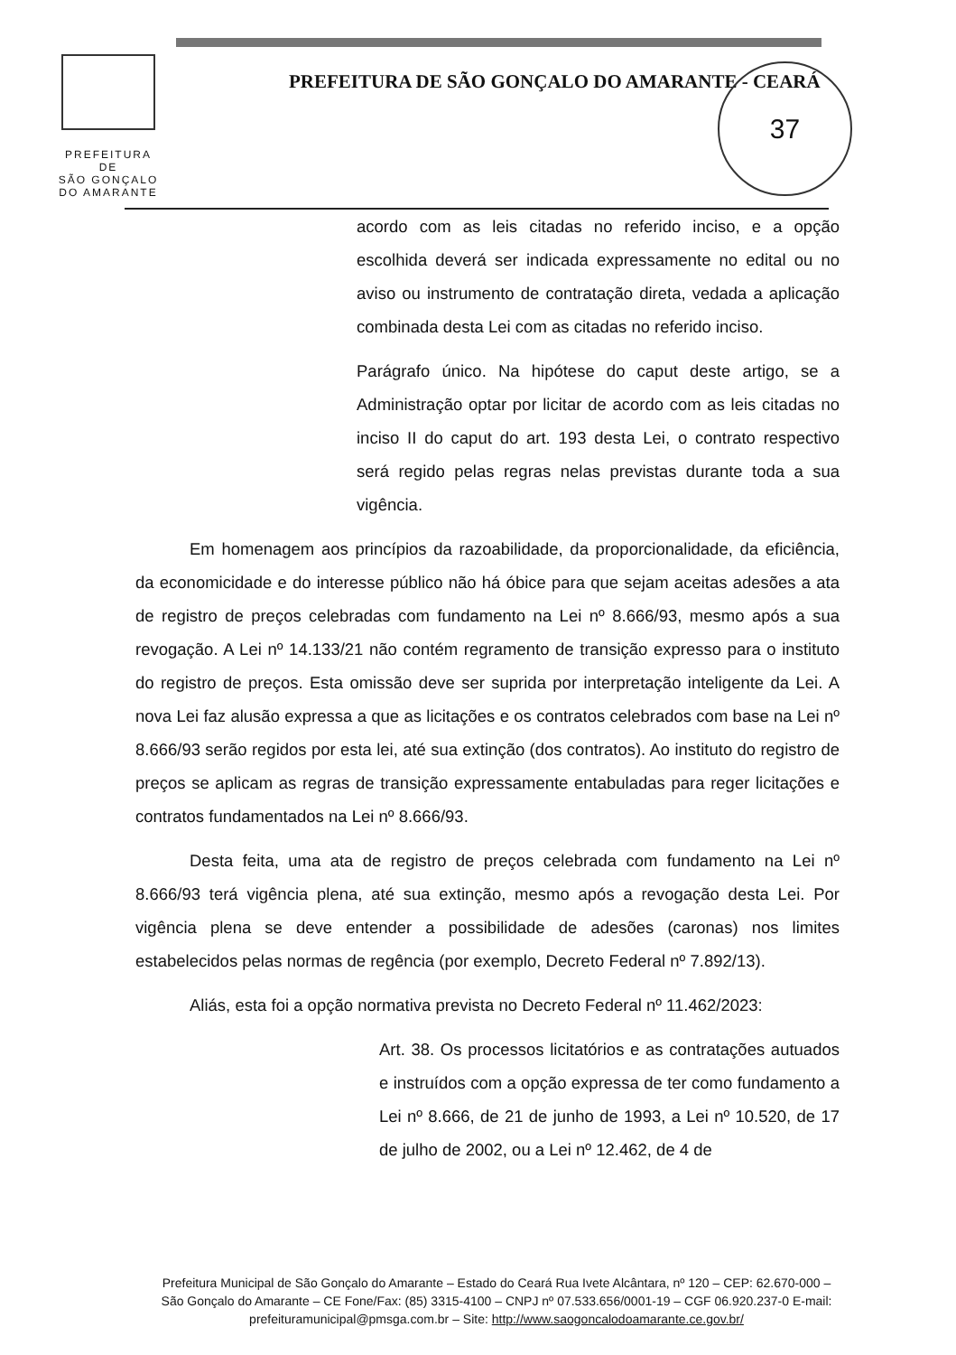PREFEITURA DE
SÃO GONÇALO
DO AMARANTE
PREFEITURA DE SÃO GONÇALO DO AMARANTE - CEARÁ
37
acordo com as leis citadas no referido inciso, e a opção escolhida deverá ser indicada expressamente no edital ou no aviso ou instrumento de contratação direta, vedada a aplicação combinada desta Lei com as citadas no referido inciso.
Parágrafo único. Na hipótese do caput deste artigo, se a Administração optar por licitar de acordo com as leis citadas no inciso II do caput do art. 193 desta Lei, o contrato respectivo será regido pelas regras nelas previstas durante toda a sua vigência.
Em homenagem aos princípios da razoabilidade, da proporcionalidade, da eficiência, da economicidade e do interesse público não há óbice para que sejam aceitas adesões a ata de registro de preços celebradas com fundamento na Lei nº 8.666/93, mesmo após a sua revogação. A Lei nº 14.133/21 não contém regramento de transição expresso para o instituto do registro de preços. Esta omissão deve ser suprida por interpretação inteligente da Lei. A nova Lei faz alusão expressa a que as licitações e os contratos celebrados com base na Lei nº 8.666/93 serão regidos por esta lei, até sua extinção (dos contratos). Ao instituto do registro de preços se aplicam as regras de transição expressamente entabuladas para reger licitações e contratos fundamentados na Lei nº 8.666/93.
Desta feita, uma ata de registro de preços celebrada com fundamento na Lei nº 8.666/93 terá vigência plena, até sua extinção, mesmo após a revogação desta Lei. Por vigência plena se deve entender a possibilidade de adesões (caronas) nos limites estabelecidos pelas normas de regência (por exemplo, Decreto Federal nº 7.892/13).
Aliás, esta foi a opção normativa prevista no Decreto Federal nº 11.462/2023:
Art. 38. Os processos licitatórios e as contratações autuados e instruídos com a opção expressa de ter como fundamento a Lei nº 8.666, de 21 de junho de 1993, a Lei nº 10.520, de 17 de julho de 2002, ou a Lei nº 12.462, de 4 de
Prefeitura Municipal de São Gonçalo do Amarante – Estado do Ceará Rua Ivete Alcântara, nº 120 – CEP: 62.670-000 – São Gonçalo do Amarante – CE Fone/Fax: (85) 3315-4100 – CNPJ nº 07.533.656/0001-19 – CGF 06.920.237-0 E-mail: prefeituramunicipal@pmsga.com.br – Site: http://www.saogoncalodoamarante.ce.gov.br/